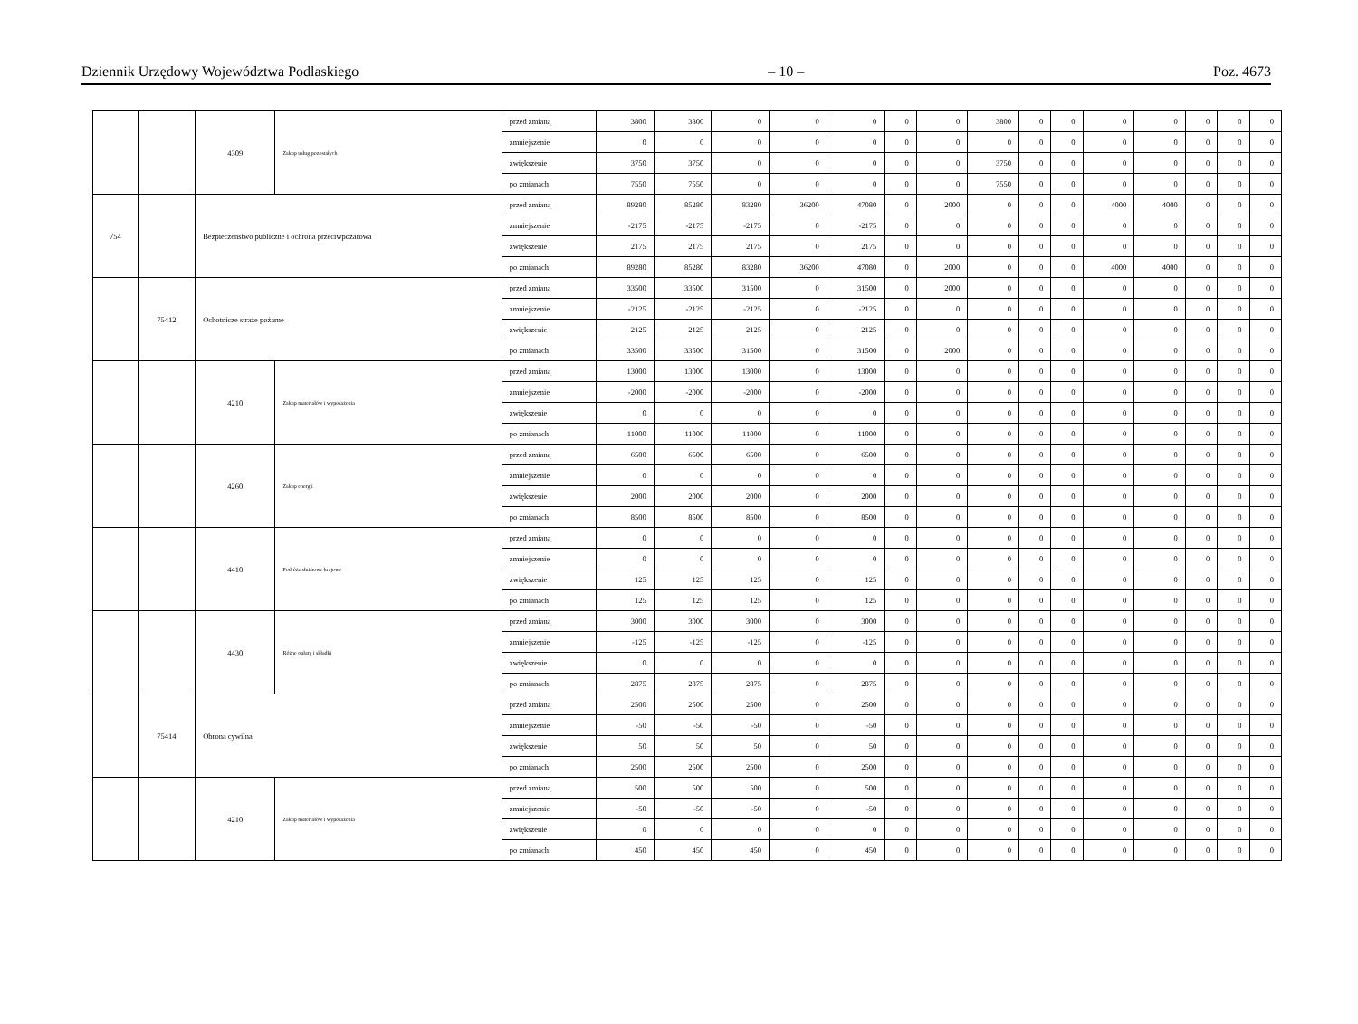Dziennik Urzędowy Województwa Podlaskiego – 10 – Poz. 4673
| | | 4309 | Zakup usług pozostałych | przed zmianą | 3800 | 3800 | 0 | 0 | 0 | 0 | 0 | 3800 | 0 | 0 | 0 | 0 | 0 | 0 | 0 |
| | | | | zmniejszenie | 0 | 0 | 0 | 0 | 0 | 0 | 0 | 0 | 0 | 0 | 0 | 0 | 0 | 0 | 0 |
| | | | | zwiększenie | 3750 | 3750 | 0 | 0 | 0 | 0 | 0 | 3750 | 0 | 0 | 0 | 0 | 0 | 0 | 0 |
| | | | | po zmianach | 7550 | 7550 | 0 | 0 | 0 | 0 | 0 | 7550 | 0 | 0 | 0 | 0 | 0 | 0 | 0 |
| 754 | | Bezpieczeństwo publiczne i ochrona przeciwpożarowa | | przed zmianą | 89280 | 85280 | 83280 | 36200 | 47080 | 0 | 2000 | 0 | 0 | 0 | 4000 | 4000 | 0 | 0 | 0 |
| | | | | zmniejszenie | -2175 | -2175 | -2175 | 0 | -2175 | 0 | 0 | 0 | 0 | 0 | 0 | 0 | 0 | 0 | 0 |
| | | | | zwiększenie | 2175 | 2175 | 2175 | 0 | 2175 | 0 | 0 | 0 | 0 | 0 | 0 | 0 | 0 | 0 | 0 |
| | | | | po zmianach | 89280 | 85280 | 83280 | 36200 | 47080 | 0 | 2000 | 0 | 0 | 0 | 4000 | 4000 | 0 | 0 | 0 |
| | 75412 | Ochotnicze straże pożarne | | przed zmianą | 33500 | 33500 | 31500 | 0 | 31500 | 0 | 2000 | 0 | 0 | 0 | 0 | 0 | 0 | 0 | 0 |
| | | | | zmniejszenie | -2125 | -2125 | -2125 | 0 | -2125 | 0 | 0 | 0 | 0 | 0 | 0 | 0 | 0 | 0 | 0 |
| | | | | zwiększenie | 2125 | 2125 | 2125 | 0 | 2125 | 0 | 0 | 0 | 0 | 0 | 0 | 0 | 0 | 0 | 0 |
| | | | | po zmianach | 33500 | 33500 | 31500 | 0 | 31500 | 0 | 2000 | 0 | 0 | 0 | 0 | 0 | 0 | 0 | 0 |
| | | 4210 | Zakup materiałów i wyposażenia | przed zmianą | 13000 | 13000 | 13000 | 0 | 13000 | 0 | 0 | 0 | 0 | 0 | 0 | 0 | 0 | 0 | 0 |
| | | | | zmniejszenie | -2000 | -2000 | -2000 | 0 | -2000 | 0 | 0 | 0 | 0 | 0 | 0 | 0 | 0 | 0 | 0 |
| | | | | zwiększenie | 0 | 0 | 0 | 0 | 0 | 0 | 0 | 0 | 0 | 0 | 0 | 0 | 0 | 0 | 0 |
| | | | | po zmianach | 11000 | 11000 | 11000 | 0 | 11000 | 0 | 0 | 0 | 0 | 0 | 0 | 0 | 0 | 0 | 0 |
| | | 4260 | Zakup energii | przed zmianą | 6500 | 6500 | 6500 | 0 | 6500 | 0 | 0 | 0 | 0 | 0 | 0 | 0 | 0 | 0 | 0 |
| | | | | zmniejszenie | 0 | 0 | 0 | 0 | 0 | 0 | 0 | 0 | 0 | 0 | 0 | 0 | 0 | 0 | 0 |
| | | | | zwiększenie | 2000 | 2000 | 2000 | 0 | 2000 | 0 | 0 | 0 | 0 | 0 | 0 | 0 | 0 | 0 | 0 |
| | | | | po zmianach | 8500 | 8500 | 8500 | 0 | 8500 | 0 | 0 | 0 | 0 | 0 | 0 | 0 | 0 | 0 | 0 |
| | | 4410 | Podróże służbowe krajowe | przed zmianą | 0 | 0 | 0 | 0 | 0 | 0 | 0 | 0 | 0 | 0 | 0 | 0 | 0 | 0 | 0 |
| | | | | zmniejszenie | 0 | 0 | 0 | 0 | 0 | 0 | 0 | 0 | 0 | 0 | 0 | 0 | 0 | 0 | 0 |
| | | | | zwiększenie | 125 | 125 | 125 | 0 | 125 | 0 | 0 | 0 | 0 | 0 | 0 | 0 | 0 | 0 | 0 |
| | | | | po zmianach | 125 | 125 | 125 | 0 | 125 | 0 | 0 | 0 | 0 | 0 | 0 | 0 | 0 | 0 | 0 |
| | | 4430 | Różne opłaty i składki | przed zmianą | 3000 | 3000 | 3000 | 0 | 3000 | 0 | 0 | 0 | 0 | 0 | 0 | 0 | 0 | 0 | 0 |
| | | | | zmniejszenie | -125 | -125 | -125 | 0 | -125 | 0 | 0 | 0 | 0 | 0 | 0 | 0 | 0 | 0 | 0 |
| | | | | zwiększenie | 0 | 0 | 0 | 0 | 0 | 0 | 0 | 0 | 0 | 0 | 0 | 0 | 0 | 0 | 0 |
| | | | | po zmianach | 2875 | 2875 | 2875 | 0 | 2875 | 0 | 0 | 0 | 0 | 0 | 0 | 0 | 0 | 0 | 0 |
| | 75414 | Obrona cywilna | | przed zmianą | 2500 | 2500 | 2500 | 0 | 2500 | 0 | 0 | 0 | 0 | 0 | 0 | 0 | 0 | 0 | 0 |
| | | | | zmniejszenie | -50 | -50 | -50 | 0 | -50 | 0 | 0 | 0 | 0 | 0 | 0 | 0 | 0 | 0 | 0 |
| | | | | zwiększenie | 50 | 50 | 50 | 0 | 50 | 0 | 0 | 0 | 0 | 0 | 0 | 0 | 0 | 0 | 0 |
| | | | | po zmianach | 2500 | 2500 | 2500 | 0 | 2500 | 0 | 0 | 0 | 0 | 0 | 0 | 0 | 0 | 0 | 0 |
| | | 4210 | Zakup materiałów i wyposażenia | przed zmianą | 500 | 500 | 500 | 0 | 500 | 0 | 0 | 0 | 0 | 0 | 0 | 0 | 0 | 0 | 0 |
| | | | | zmniejszenie | -50 | -50 | -50 | 0 | -50 | 0 | 0 | 0 | 0 | 0 | 0 | 0 | 0 | 0 | 0 |
| | | | | zwiększenie | 0 | 0 | 0 | 0 | 0 | 0 | 0 | 0 | 0 | 0 | 0 | 0 | 0 | 0 | 0 |
| | | | | po zmianach | 450 | 450 | 450 | 0 | 450 | 0 | 0 | 0 | 0 | 0 | 0 | 0 | 0 | 0 | 0 |